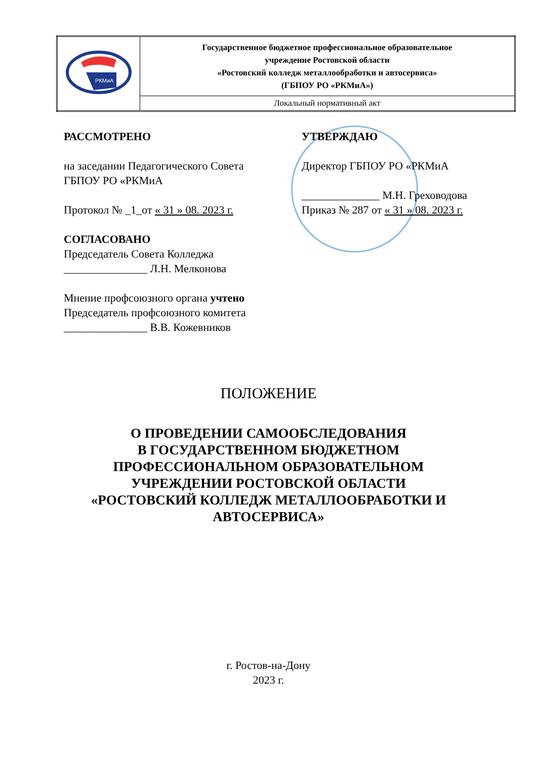| РКМиА | Государственное бюджетное профессиональное образовательное учреждение Ростовской области «Ростовский колледж металлообработки и автосервиса» (ГБПОУ РО «РКМиА») |
| | Локальный нормативный акт |
РАССМОТРЕНО
на заседании Педагогического Совета
ГБПОУ РО «РКМиА
Протокол № _1_от « 31 » 08. 2023 г.
СОГЛАСОВАНО
Председатель Совета Колледжа
_______________ Л.Н. Мелконова
Мнение профсоюзного органа учтено
Председатель профсоюзного комитета
_______________ В.В. Кожевников
УТВЕРЖДАЮ
Директор ГБПОУ РО «РКМиА
______________ М.Н. Греховодова
Приказ № 287 от « 31 » 08. 2023 г.
ПОЛОЖЕНИЕ
О ПРОВЕДЕНИИ САМООБСЛЕДОВАНИЯ
В ГОСУДАРСТВЕННОМ БЮДЖЕТНОМ
ПРОФЕССИОНАЛЬНОМ ОБРАЗОВАТЕЛЬНОМ
УЧРЕЖДЕНИИ РОСТОВСКОЙ ОБЛАСТИ
«РОСТОВСКИЙ КОЛЛЕДЖ МЕТАЛЛООБРАБОТКИ И
АВТОСЕРВИСА»
г. Ростов-на-Дону
2023 г.